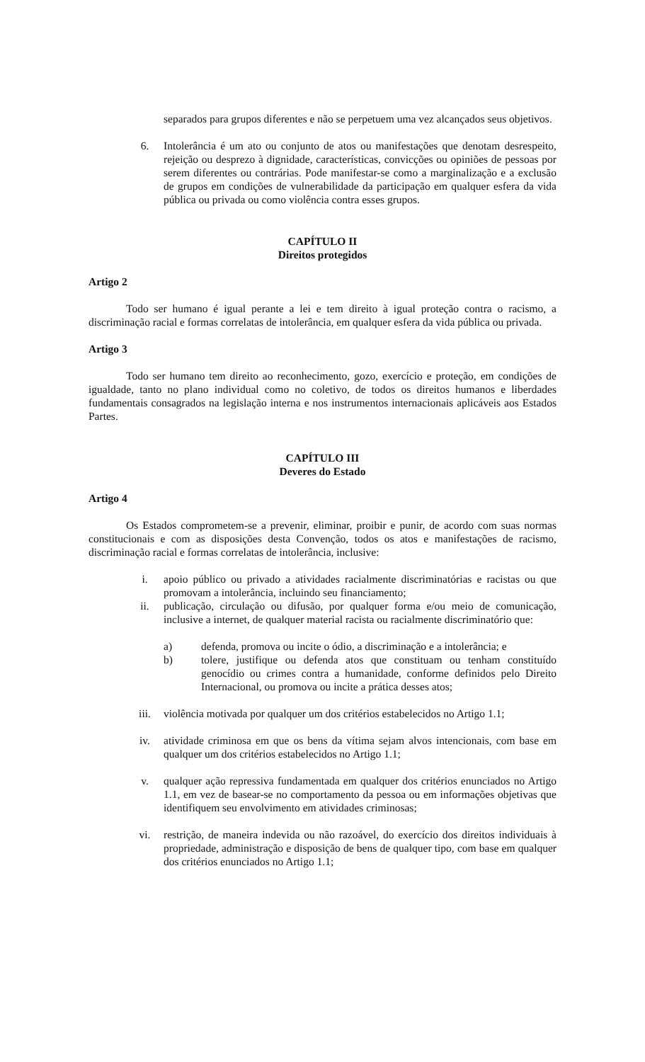separados para grupos diferentes e não se perpetuem uma vez alcançados seus objetivos.
6. Intolerância é um ato ou conjunto de atos ou manifestações que denotam desrespeito, rejeição ou desprezo à dignidade, características, convicções ou opiniões de pessoas por serem diferentes ou contrárias. Pode manifestar-se como a marginalização e a exclusão de grupos em condições de vulnerabilidade da participação em qualquer esfera da vida pública ou privada ou como violência contra esses grupos.
CAPÍTULO II
Direitos protegidos
Artigo 2
Todo ser humano é igual perante a lei e tem direito à igual proteção contra o racismo, a discriminação racial e formas correlatas de intolerância, em qualquer esfera da vida pública ou privada.
Artigo 3
Todo ser humano tem direito ao reconhecimento, gozo, exercício e proteção, em condições de igualdade, tanto no plano individual como no coletivo, de todos os direitos humanos e liberdades fundamentais consagrados na legislação interna e nos instrumentos internacionais aplicáveis aos Estados Partes.
CAPÍTULO III
Deveres do Estado
Artigo 4
Os Estados comprometem-se a prevenir, eliminar, proibir e punir, de acordo com suas normas constitucionais e com as disposições desta Convenção, todos os atos e manifestações de racismo, discriminação racial e formas correlatas de intolerância, inclusive:
i. apoio público ou privado a atividades racialmente discriminatórias e racistas ou que promovam a intolerância, incluindo seu financiamento;
ii. publicação, circulação ou difusão, por qualquer forma e/ou meio de comunicação, inclusive a internet, de qualquer material racista ou racialmente discriminatório que:
a) defenda, promova ou incite o ódio, a discriminação e a intolerância; e
b) tolere, justifique ou defenda atos que constituam ou tenham constituído genocídio ou crimes contra a humanidade, conforme definidos pelo Direito Internacional, ou promova ou incite a prática desses atos;
iii. violência motivada por qualquer um dos critérios estabelecidos no Artigo 1.1;
iv. atividade criminosa em que os bens da vítima sejam alvos intencionais, com base em qualquer um dos critérios estabelecidos no Artigo 1.1;
v. qualquer ação repressiva fundamentada em qualquer dos critérios enunciados no Artigo 1.1, em vez de basear-se no comportamento da pessoa ou em informações objetivas que identifiquem seu envolvimento em atividades criminosas;
vi. restrição, de maneira indevida ou não razoável, do exercício dos direitos individuais à propriedade, administração e disposição de bens de qualquer tipo, com base em qualquer dos critérios enunciados no Artigo 1.1;